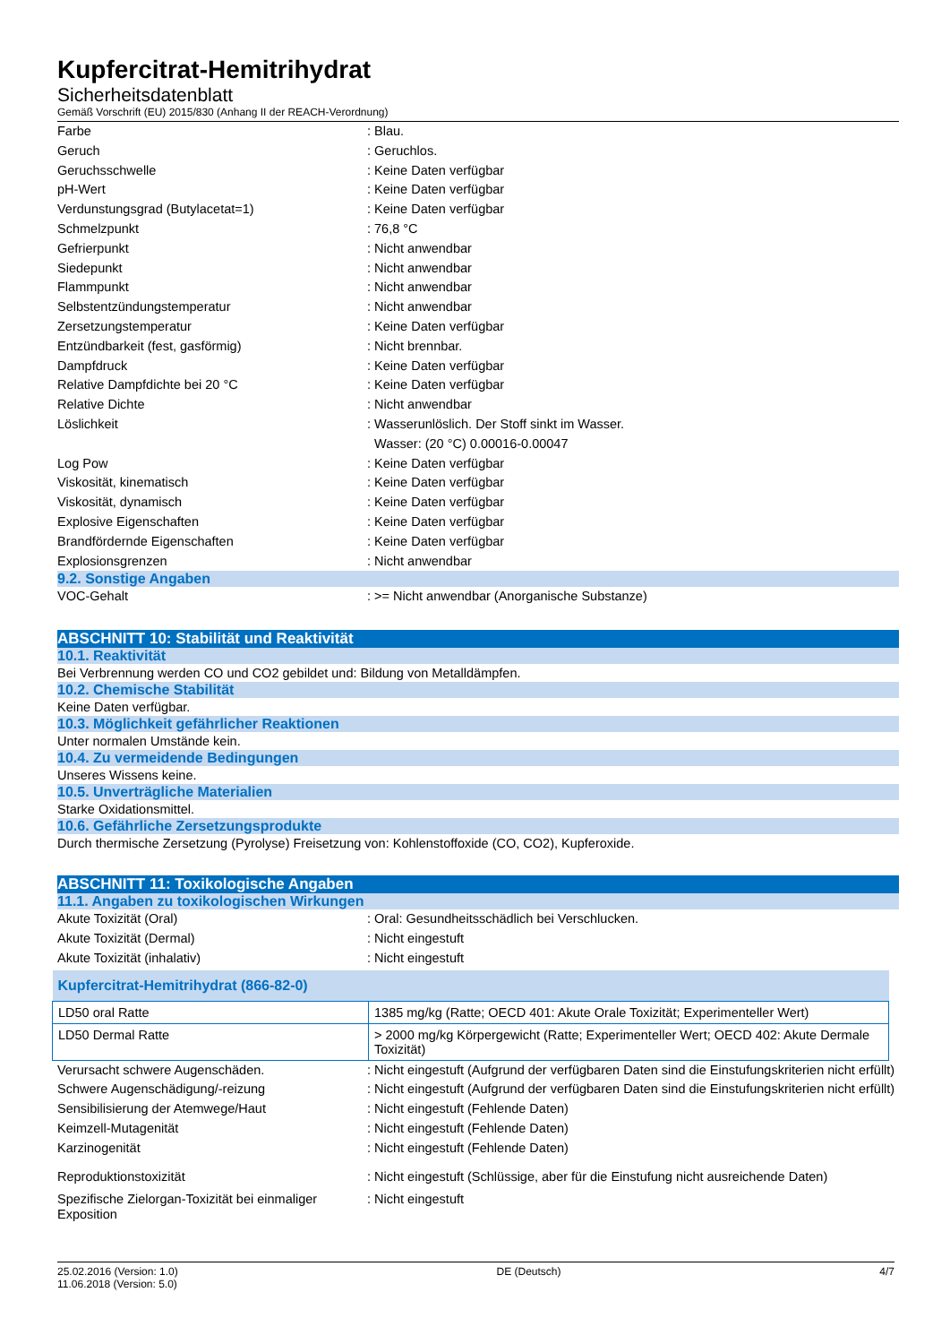Kupfercitrat-Hemitrihydrat
Sicherheitsdatenblatt
Gemäß Vorschrift (EU) 2015/830 (Anhang II der REACH-Verordnung)
Farbe : Blau.
Geruch : Geruchlos.
Geruchsschwelle : Keine Daten verfügbar
pH-Wert : Keine Daten verfügbar
Verdunstungsgrad (Butylacetat=1) : Keine Daten verfügbar
Schmelzpunkt : 76,8 °C
Gefrierpunkt : Nicht anwendbar
Siedepunkt : Nicht anwendbar
Flammpunkt : Nicht anwendbar
Selbstentzündungstemperatur : Nicht anwendbar
Zersetzungstemperatur : Keine Daten verfügbar
Entzündbarkeit (fest, gasförmig) : Nicht brennbar.
Dampfdruck : Keine Daten verfügbar
Relative Dampfdichte bei 20 °C : Keine Daten verfügbar
Relative Dichte : Nicht anwendbar
Löslichkeit : Wasserunlöslich. Der Stoff sinkt im Wasser.
Wasser: (20 °C) 0.00016-0.00047
Log Pow : Keine Daten verfügbar
Viskosität, kinematisch : Keine Daten verfügbar
Viskosität, dynamisch : Keine Daten verfügbar
Explosive Eigenschaften : Keine Daten verfügbar
Brandfördernde Eigenschaften : Keine Daten verfügbar
Explosionsgrenzen : Nicht anwendbar
9.2. Sonstige Angaben
VOC-Gehalt : >= Nicht anwendbar (Anorganische Substanze)
ABSCHNITT 10: Stabilität und Reaktivität
10.1. Reaktivität
Bei Verbrennung werden CO und CO2 gebildet und: Bildung von Metalldämpfen.
10.2. Chemische Stabilität
Keine Daten verfügbar.
10.3. Möglichkeit gefährlicher Reaktionen
Unter normalen Umstände kein.
10.4. Zu vermeidende Bedingungen
Unseres Wissens keine.
10.5. Unverträgliche Materialien
Starke Oxidationsmittel.
10.6. Gefährliche Zersetzungsprodukte
Durch thermische Zersetzung (Pyrolyse) Freisetzung von: Kohlenstoffoxide (CO, CO2), Kupferoxide.
ABSCHNITT 11: Toxikologische Angaben
11.1. Angaben zu toxikologischen Wirkungen
Akute Toxizität (Oral) : Oral: Gesundheitsschädlich bei Verschlucken.
Akute Toxizität (Dermal) : Nicht eingestuft
Akute Toxizität (inhalativ) : Nicht eingestuft
| Kupfercitrat-Hemitrihydrat (866-82-0) | |
| --- | --- |
| LD50 oral Ratte | 1385 mg/kg (Ratte; OECD 401: Akute Orale Toxizität; Experimenteller Wert) |
| LD50 Dermal Ratte | > 2000 mg/kg Körpergewicht (Ratte; Experimenteller Wert; OECD 402: Akute Dermale Toxizität) |
Verursacht schwere Augenschäden. : Nicht eingestuft (Aufgrund der verfügbaren Daten sind die Einstufungskriterien nicht erfüllt)
Schwere Augenschädigung/-reizung : Nicht eingestuft (Aufgrund der verfügbaren Daten sind die Einstufungskriterien nicht erfüllt)
Sensibilisierung der Atemwege/Haut : Nicht eingestuft (Fehlende Daten)
Keimzell-Mutagenität : Nicht eingestuft (Fehlende Daten)
Karzinogenität : Nicht eingestuft (Fehlende Daten)
Reproduktionstoxizität : Nicht eingestuft (Schlüssige, aber für die Einstufung nicht ausreichende Daten)
Spezifische Zielorgan-Toxizität bei einmaliger Exposition
: Nicht eingestuft
25.02.2016 (Version: 1.0)
11.06.2018 (Version: 5.0)
DE (Deutsch) 4/7